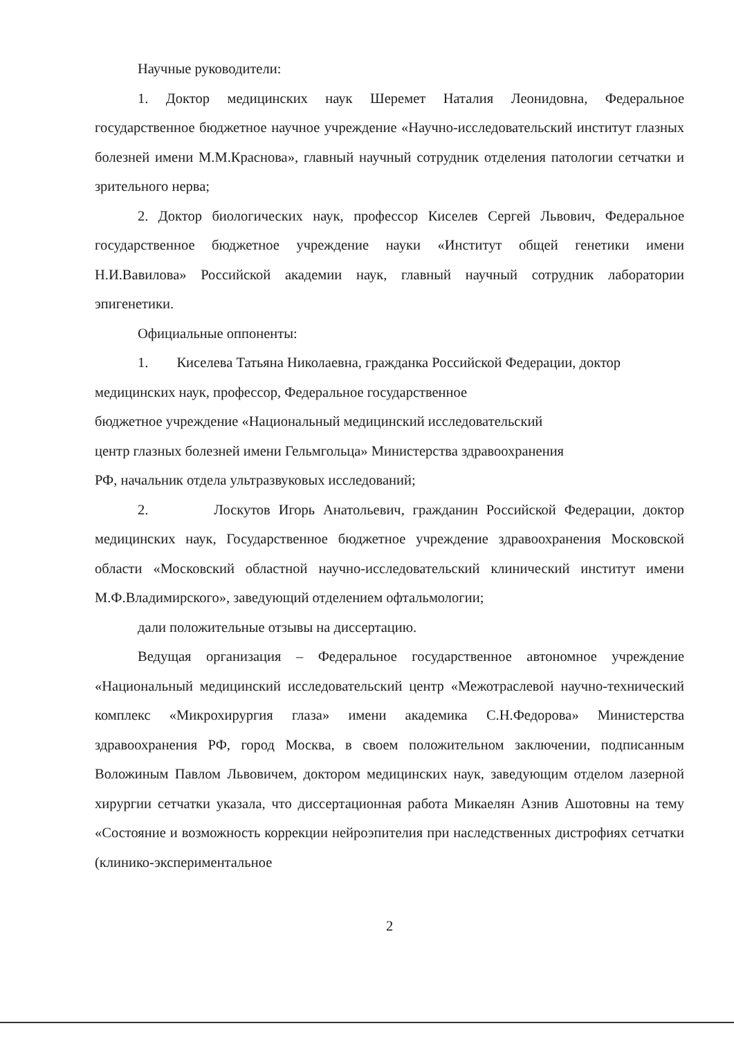Научные руководители:
1. Доктор медицинских наук Шеремет Наталия Леонидовна, Федеральное государственное бюджетное научное учреждение «Научно-исследовательский институт глазных болезней имени М.М.Краснова», главный научный сотрудник отделения патологии сетчатки и зрительного нерва;
2. Доктор биологических наук, профессор Киселев Сергей Львович, Федеральное государственное бюджетное учреждение науки «Институт общей генетики имени Н.И.Вавилова» Российской академии наук, главный научный сотрудник лаборатории эпигенетики.
Официальные оппоненты:
1. Киселева Татьяна Николаевна, гражданка Российской Федерации, доктор медицинских наук, профессор, Федеральное государственное
бюджетное учреждение «Национальный медицинский исследовательский
центр глазных болезней имени Гельмгольца» Министерства здравоохранения
РФ, начальник отдела ультразвуковых исследований;
2. Лоскутов Игорь Анатольевич, гражданин Российской Федерации, доктор медицинских наук, Государственное бюджетное учреждение здравоохранения Московской области «Московский областной научно-исследовательский клинический институт имени М.Ф.Владимирского», заведующий отделением офтальмологии;
дали положительные отзывы на диссертацию.
Ведущая организация – Федеральное государственное автономное учреждение «Национальный медицинский исследовательский центр «Межотраслевой научно-технический комплекс «Микрохирургия глаза» имени академика С.Н.Федорова» Министерства здравоохранения РФ, город Москва, в своем положительном заключении, подписанным Воложиным Павлом Львовичем, доктором медицинских наук, заведующим отделом лазерной хирургии сетчатки указала, что диссертационная работа Микаелян Азнив Ашотовны на тему «Состояние и возможность коррекции нейроэпителия при наследственных дистрофиях сетчатки (клинико-экспериментальное
2